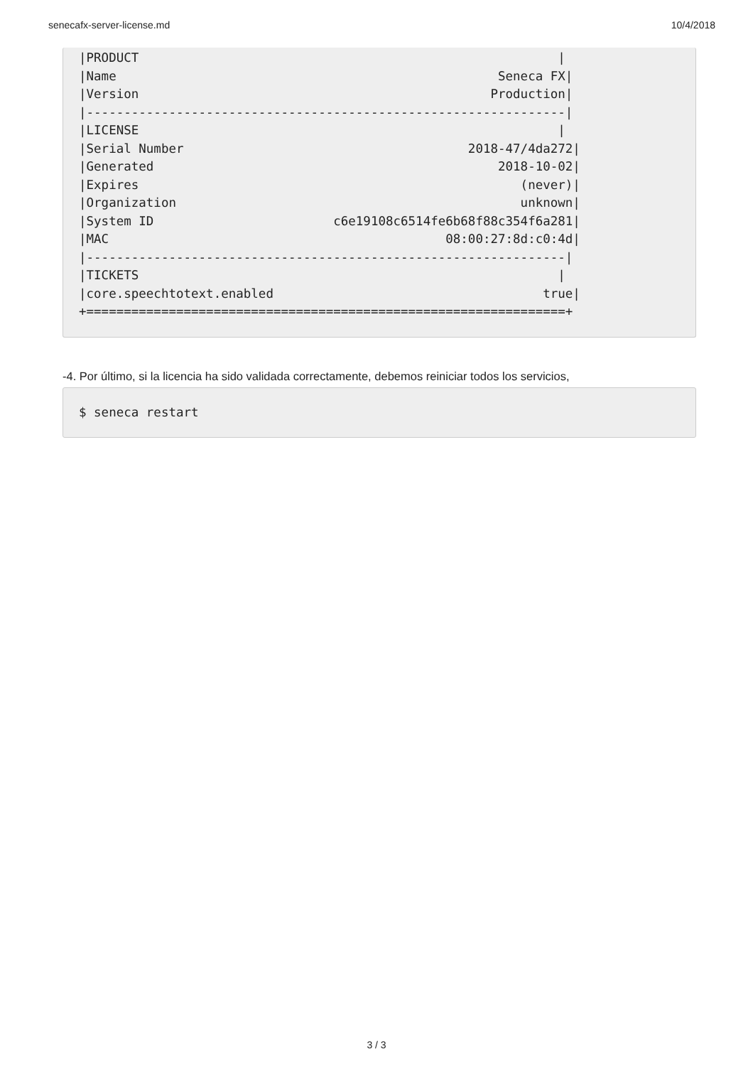senecafx-server-license.md 10/4/2018
|PRODUCT                                                        |
|Name                                                   Seneca FX|
|Version                                               Production|
|----------------------------------------------------------------|
|LICENSE                                                        |
|Serial Number                                      2018-47/4da272|
|Generated                                              2018-10-02|
|Expires                                                   (never)|
|Organization                                              unknown|
|System ID                        c6e19108c6514fe6b68f88c354f6a281|
|MAC                                             08:00:27:8d:c0:4d|
|----------------------------------------------------------------|
|TICKETS                                                        |
|core.speechtotext.enabled                                    true|
+================================================================+
-4. Por último, si la licencia ha sido validada correctamente, debemos reiniciar todos los servicios,
$ seneca restart
3 / 3